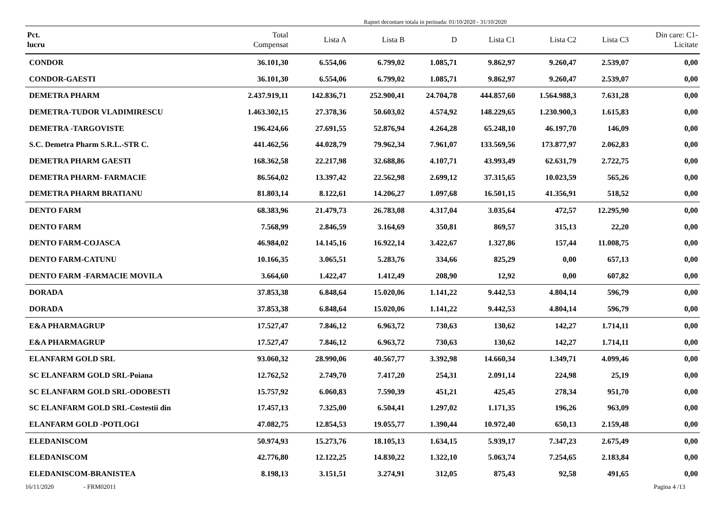Raport decontare totala in perioada: 01/10/2020 - 31/10/2020
| Pct. lucru | Total Compensat | Lista A | Lista B | D | Lista C1 | Lista C2 | Lista C3 | Din care: C1- Licitate |
| --- | --- | --- | --- | --- | --- | --- | --- | --- |
| CONDOR | 36.101,30 | 6.554,06 | 6.799,02 | 1.085,71 | 9.862,97 | 9.260,47 | 2.539,07 | 0,00 |
| CONDOR-GAESTI | 36.101,30 | 6.554,06 | 6.799,02 | 1.085,71 | 9.862,97 | 9.260,47 | 2.539,07 | 0,00 |
| DEMETRA PHARM | 2.437.919,11 | 142.836,71 | 252.900,41 | 24.704,78 | 444.857,60 | 1.564.988,3 | 7.631,28 | 0,00 |
| DEMETRA-TUDOR VLADIMIRESCU | 1.463.302,15 | 27.378,36 | 50.603,02 | 4.574,92 | 148.229,65 | 1.230.900,3 | 1.615,83 | 0,00 |
| DEMETRA -TARGOVISTE | 196.424,66 | 27.691,55 | 52.876,94 | 4.264,28 | 65.248,10 | 46.197,70 | 146,09 | 0,00 |
| S.C. Demetra Pharm S.R.L.-STR C. | 441.462,56 | 44.028,79 | 79.962,34 | 7.961,07 | 133.569,56 | 173.877,97 | 2.062,83 | 0,00 |
| DEMETRA PHARM GAESTI | 168.362,58 | 22.217,98 | 32.688,86 | 4.107,71 | 43.993,49 | 62.631,79 | 2.722,75 | 0,00 |
| DEMETRA PHARM- FARMACIE | 86.564,02 | 13.397,42 | 22.562,98 | 2.699,12 | 37.315,65 | 10.023,59 | 565,26 | 0,00 |
| DEMETRA PHARM BRATIANU | 81.803,14 | 8.122,61 | 14.206,27 | 1.097,68 | 16.501,15 | 41.356,91 | 518,52 | 0,00 |
| DENTO FARM | 68.383,96 | 21.479,73 | 26.783,08 | 4.317,04 | 3.035,64 | 472,57 | 12.295,90 | 0,00 |
| DENTO FARM | 7.568,99 | 2.846,59 | 3.164,69 | 350,81 | 869,57 | 315,13 | 22,20 | 0,00 |
| DENTO FARM-COJASCA | 46.984,02 | 14.145,16 | 16.922,14 | 3.422,67 | 1.327,86 | 157,44 | 11.008,75 | 0,00 |
| DENTO FARM-CATUNU | 10.166,35 | 3.065,51 | 5.283,76 | 334,66 | 825,29 | 0,00 | 657,13 | 0,00 |
| DENTO FARM -FARMACIE MOVILA | 3.664,60 | 1.422,47 | 1.412,49 | 208,90 | 12,92 | 0,00 | 607,82 | 0,00 |
| DORADA | 37.853,38 | 6.848,64 | 15.020,06 | 1.141,22 | 9.442,53 | 4.804,14 | 596,79 | 0,00 |
| DORADA | 37.853,38 | 6.848,64 | 15.020,06 | 1.141,22 | 9.442,53 | 4.804,14 | 596,79 | 0,00 |
| E&A PHARMAGRUP | 17.527,47 | 7.846,12 | 6.963,72 | 730,63 | 130,62 | 142,27 | 1.714,11 | 0,00 |
| E&A PHARMAGRUP | 17.527,47 | 7.846,12 | 6.963,72 | 730,63 | 130,62 | 142,27 | 1.714,11 | 0,00 |
| ELANFARM GOLD SRL | 93.060,32 | 28.990,06 | 40.567,77 | 3.392,98 | 14.660,34 | 1.349,71 | 4.099,46 | 0,00 |
| SC ELANFARM GOLD SRL-Poiana | 12.762,52 | 2.749,70 | 7.417,20 | 254,31 | 2.091,14 | 224,98 | 25,19 | 0,00 |
| SC ELANFARM GOLD SRL-ODOBESTI | 15.757,92 | 6.060,83 | 7.590,39 | 451,21 | 425,45 | 278,34 | 951,70 | 0,00 |
| SC ELANFARM GOLD SRL-Costestii din | 17.457,13 | 7.325,00 | 6.504,41 | 1.297,02 | 1.171,35 | 196,26 | 963,09 | 0,00 |
| ELANFARM GOLD -POTLOGI | 47.082,75 | 12.854,53 | 19.055,77 | 1.390,44 | 10.972,40 | 650,13 | 2.159,48 | 0,00 |
| ELEDANISCOM | 50.974,93 | 15.273,76 | 18.105,13 | 1.634,15 | 5.939,17 | 7.347,23 | 2.675,49 | 0,00 |
| ELEDANISCOM | 42.776,80 | 12.122,25 | 14.830,22 | 1.322,10 | 5.063,74 | 7.254,65 | 2.183,84 | 0,00 |
| ELEDANISCOM-BRANISTEA | 8.198,13 | 3.151,51 | 3.274,91 | 312,05 | 875,43 | 92,58 | 491,65 | 0,00 |
16/11/2020 - FRM02011 Pagina 4 /13